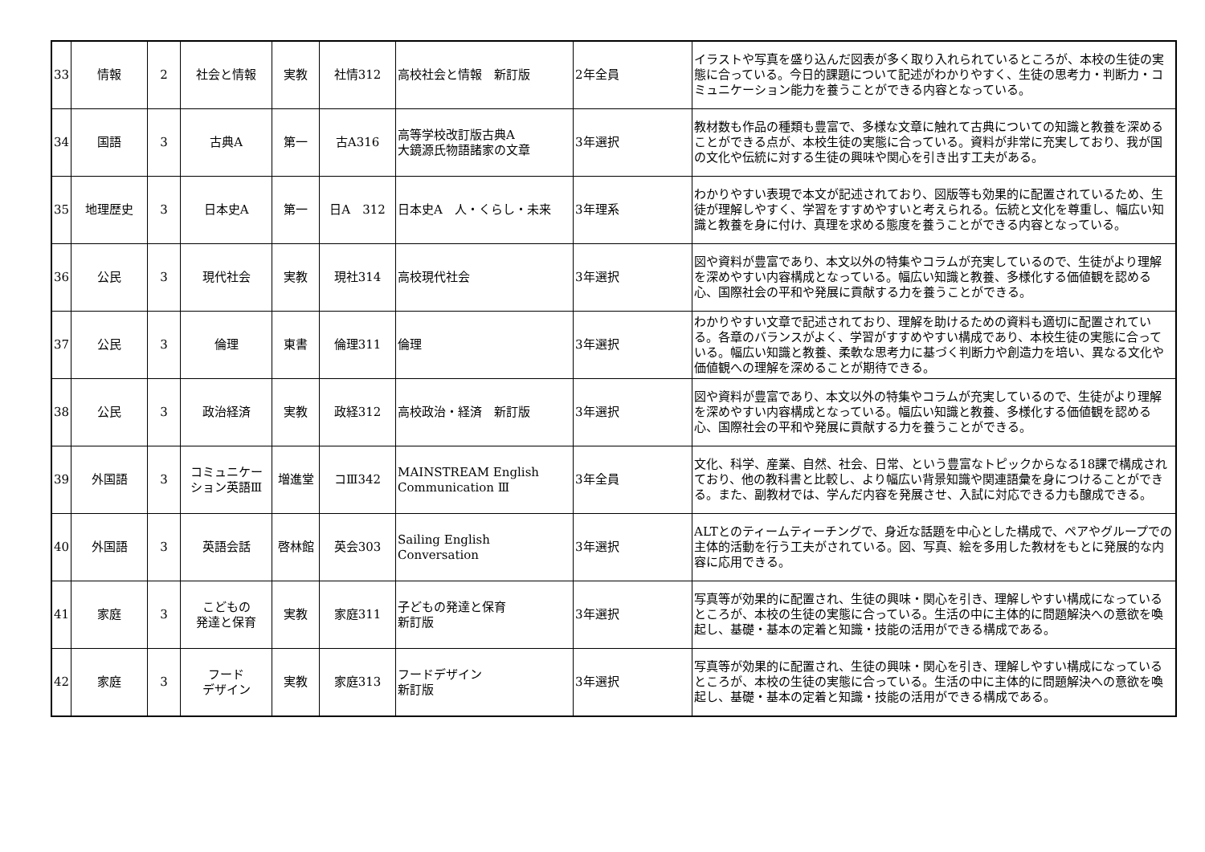| 33 | 情報 | 2 | 社会と情報 | 実教 | 社情312 | 高校社会と情報 新訂版 | 2年全員 | イラストや写真を盛り込んだ図表が多く取り入れられているところが、本校の生徒の実態に合っている。今日的課題について記述がわかりやすく、生徒の思考力・判断力・コミュニケーション能力を養うことができる内容となっている。 |
| 34 | 国語 | 3 | 古典A | 第一 | 古A316 | 高等学校改訂版古典A 大鏡源氏物語諸家の文章 | 3年選択 | 教材数も作品の種類も豊富で、多様な文章に触れて古典についての知識と教養を深めることができる点が、本校生徒の実態に合っている。資料が非常に充実しており、我が国の文化や伝統に対する生徒の興味や関心を引き出す工夫がある。 |
| 35 | 地理歴史 | 3 | 日本史A | 第一 | 日A 312 | 日本史A 人・くらし・未来 | 3年理系 | わかりやすい表現で本文が記述されており、図版等も効果的に配置されているため、生徒が理解しやすく、学習をすすめやすいと考えられる。伝統と文化を尊重し、幅広い知識と教養を身に付け、真理を求める態度を養うことができる内容となっている。 |
| 36 | 公民 | 3 | 現代社会 | 実教 | 現社314 | 高校現代社会 | 3年選択 | 図や資料が豊富であり、本文以外の特集やコラムが充実しているので、生徒がより理解を深めやすい内容構成となっている。幅広い知識と教養、多様化する価値観を認める心、国際社会の平和や発展に貢献する力を養うことができる。 |
| 37 | 公民 | 3 | 倫理 | 東書 | 倫理311 | 倫理 | 3年選択 | わかりやすい文章で記述されており、理解を助けるための資料も適切に配置されている。各章のバランスがよく、学習がすすめやすい構成であり、本校生徒の実態に合っている。幅広い知識と教養、柔軟な思考力に基づく判断力や創造力を培い、異なる文化や価値観への理解を深めることが期待できる。 |
| 38 | 公民 | 3 | 政治経済 | 実教 | 政経312 | 高校政治・経済 新訂版 | 3年選択 | 図や資料が豊富であり、本文以外の特集やコラムが充実しているので、生徒がより理解を深めやすい内容構成となっている。幅広い知識と教養、多様化する価値観を認める心、国際社会の平和や発展に貢献する力を養うことができる。 |
| 39 | 外国語 | 3 | コミュニケー ション英語Ⅲ | 増進堂 | コⅢ342 | MAINSTREAM English Communication Ⅲ | 3年全員 | 文化、科学、産業、自然、社会、日常、という豊富なトピックからなる18課で構成されており、他の教科書と比較し、より幅広い背景知識や関連語彙を身につけることができる。また、副教材では、学んだ内容を発展させ、入試に対応できる力も醸成できる。 |
| 40 | 外国語 | 3 | 英語会話 | 啓林館 | 英会303 | Sailing English Conversation | 3年選択 | ALTとのティームティーチングで、身近な話題を中心とした構成で、ペアやグループでの主体的活動を行う工夫がされている。図、写真、絵を多用した教材をもとに発展的な内容に応用できる。 |
| 41 | 家庭 | 3 | こどもの 発達と保育 | 実教 | 家庭311 | 子どもの発達と保育 新訂版 | 3年選択 | 写真等が効果的に配置され、生徒の興味・関心を引き、理解しやすい構成になっているところが、本校の生徒の実態に合っている。生活の中に主体的に問題解決への意欲を喚起し、基礎・基本の定着と知識・技能の活用ができる構成である。 |
| 42 | 家庭 | 3 | フード デザイン | 実教 | 家庭313 | フードデザイン 新訂版 | 3年選択 | 写真等が効果的に配置され、生徒の興味・関心を引き、理解しやすい構成になっているところが、本校の生徒の実態に合っている。生活の中に主体的に問題解決への意欲を喚起し、基礎・基本の定着と知識・技能の活用ができる構成である。 |